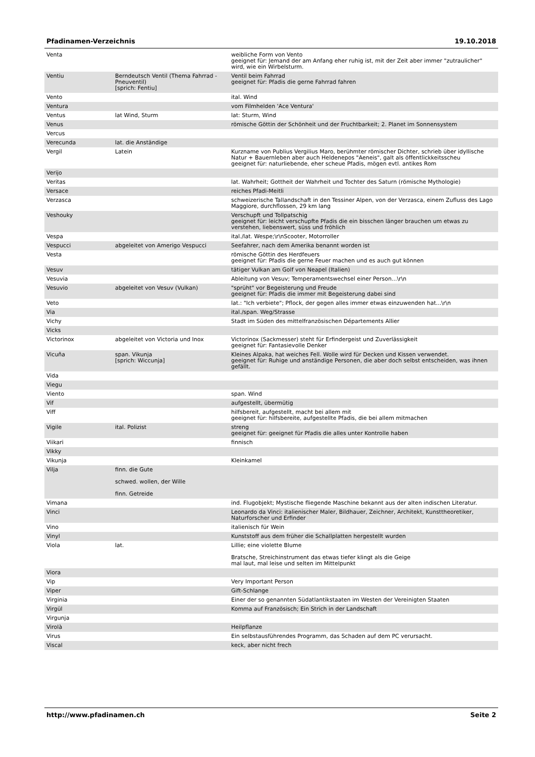Pfadinamen-Verzeichnis 19.10.2018
| Venta | | weibliche Form von Vento geeignet für: Jemand der am Anfang eher ruhig ist, mit der Zeit aber immer "zutraulicher" wird, wie ein Wirbelsturm. |
| Ventiu | Berndeutsch Ventil (Thema Fahrrad - Pneuventil) [sprich: Fentiu] | Ventil beim Fahrrad geeignet für: Pfadis die gerne Fahrrad fahren |
| Vento | | ital. Wind |
| Ventura | | vom Filmhelden 'Ace Ventura' |
| Ventus | lat Wind, Sturm | lat: Sturm, Wind |
| Venus | | römische Göttin der Schönheit und der Fruchtbarkeit; 2. Planet im Sonnensystem |
| Vercus | | |
| Verecunda | lat. die Anständige | |
| Vergil | Latein | Kurzname von Publius Vergilius Maro, berühmter römischer Dichter, schrieb über idyllische Natur + Bauernleben aber auch Heldenepos "Aeneis", galt als öffentlickkeitsscheu geeignet für: naturliebende, eher scheue Pfadis, mögen evtl. antikes Rom |
| Verijo | | |
| Veritas | | lat. Wahrheit; Gottheit der Wahrheit und Tochter des Saturn (römische Mythologie) |
| Versace | | reiches Pfadi-Meitli |
| Verzasca | | schweizerische Tallandschaft in den Tessiner Alpen, von der Verzasca, einem Zufluss des Lago Maggiore, durchflossen, 29 km lang |
| Veshouky | | Verschupft und Tollpatschig geeignet für: leicht verschupfte Pfadis die ein bisschen länger brauchen um etwas zu verstehen, liebenswert, süss und fröhlich |
| Vespa | | ital./lat. Wespe;\r\nScooter, Motorroller |
| Vespucci | abgeleitet von Amerigo Vespucci | Seefahrer, nach dem Amerika benannt worden ist |
| Vesta | | römische Göttin des Herdfeuers geeignet für: Pfadis die gerne Feuer machen und es auch gut können |
| Vesuv | | tätiger Vulkan am Golf von Neapel (Italien) |
| Vesuvia | | Ableitung von Vesuv; Temperamentswechsel einer Person...\r\n |
| Vesuvio | abgeleitet von Vesuv (Vulkan) | "sprüht" vor Begeisterung und Freude geeignet für: Pfadis die immer mit Begeisterung dabei sind |
| Veto | | lat.: "Ich verbiete"; Pflock, der gegen alles immer etwas einzuwenden hat...\r\n |
| Via | | ital./span. Weg/Strasse |
| Vichy | | Stadt im Süden des mittelfranzösischen Départements Allier |
| Vicks | | |
| Victorinox | abgeleitet von Victoria und Inox | Victorinox (Sackmesser) steht für Erfindergeist und Zuverlässigkeit geeignet für: Fantasievolle Denker |
| Vicuña | span. Vikunja [sprich: Wiccunja] | Kleines Alpaka, hat weiches Fell. Wolle wird für Decken und Kissen verwendet. geeignet für: Ruhige und anständige Personen, die aber doch selbst entscheiden, was ihnen gefällt. |
| Vida | | |
| Viegu | | |
| Viento | | span. Wind |
| Vif | | aufgestellt, übermütig |
| Viff | | hilfsbereit, aufgestellt, macht bei allem mit geeignet für: hilfsbereite, aufgestellte Pfadis, die bei allem mitmachen |
| Vigile | ital. Polizist | streng geeignet für: geeignet für Pfadis die alles unter Kontrolle haben |
| Viikari | | finnisch |
| Vikky | | |
| Vikunja | | Kleinkamel |
| Vilja | finn. die Gute schwed. wollen, der Wille finn. Getreide | |
| Vimana | | ind. Flugobjekt; Mystische fliegende Maschine bekannt aus der alten indischen Literatur. |
| Vinci | | Leonardo da Vinci: italienischer Maler, Bildhauer, Zeichner, Architekt, Kunsttheoretiker, Naturforscher und Erfinder |
| Vino | | italienisch für Wein |
| Vinyl | | Kunststoff aus dem früher die Schallplatten hergestellt wurden |
| Viola | lat. | Lillie; eine violette Blume Bratsche, Streichinstrument das etwas tiefer klingt als die Geige mal laut, mal leise und selten im Mittelpunkt |
| Viora | | |
| Vip | | Very Important Person |
| Viper | | Gift-Schlange |
| Virginia | | Einer der so genannten Südatlantikstaaten im Westen der Vereinigten Staaten |
| Virgül | | Komma auf Französisch; Ein Strich in der Landschaft |
| Virgunja | | |
| Virolà | | Heilpflanze |
| Virus | | Ein selbstausführendes Programm, das Schaden auf dem PC verursacht. |
| Viscal | | keck, aber nicht frech |
http://www.pfadinamen.ch Seite 2